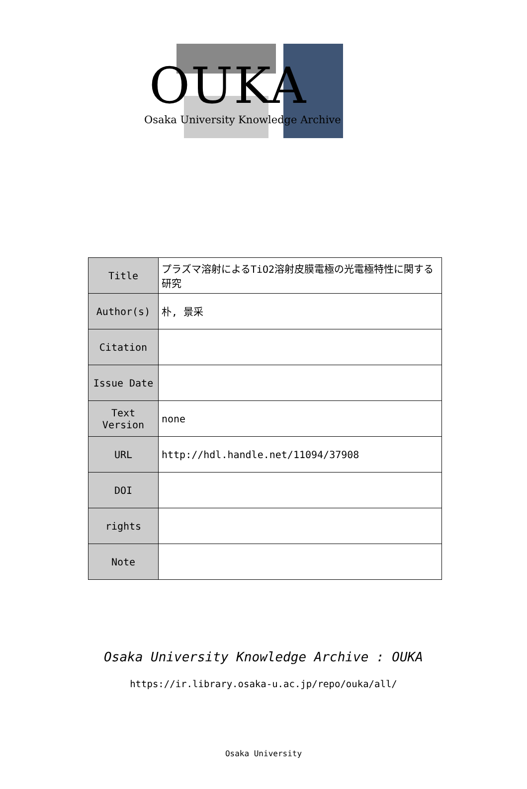OUKA
Osaka University Knowledge Archive
| Title | プラズマ溶射によるTiO2溶射皮膜電極の光電極特性に関する研究 |
| Author(s) | 朴, 景采 |
| Citation | |
| Issue Date | |
| Text Version | none |
| URL | http://hdl.handle.net/11094/37908 |
| DOI | |
| rights | |
| Note | |
Osaka University Knowledge Archive : OUKA
https://ir.library.osaka-u.ac.jp/repo/ouka/all/
Osaka University